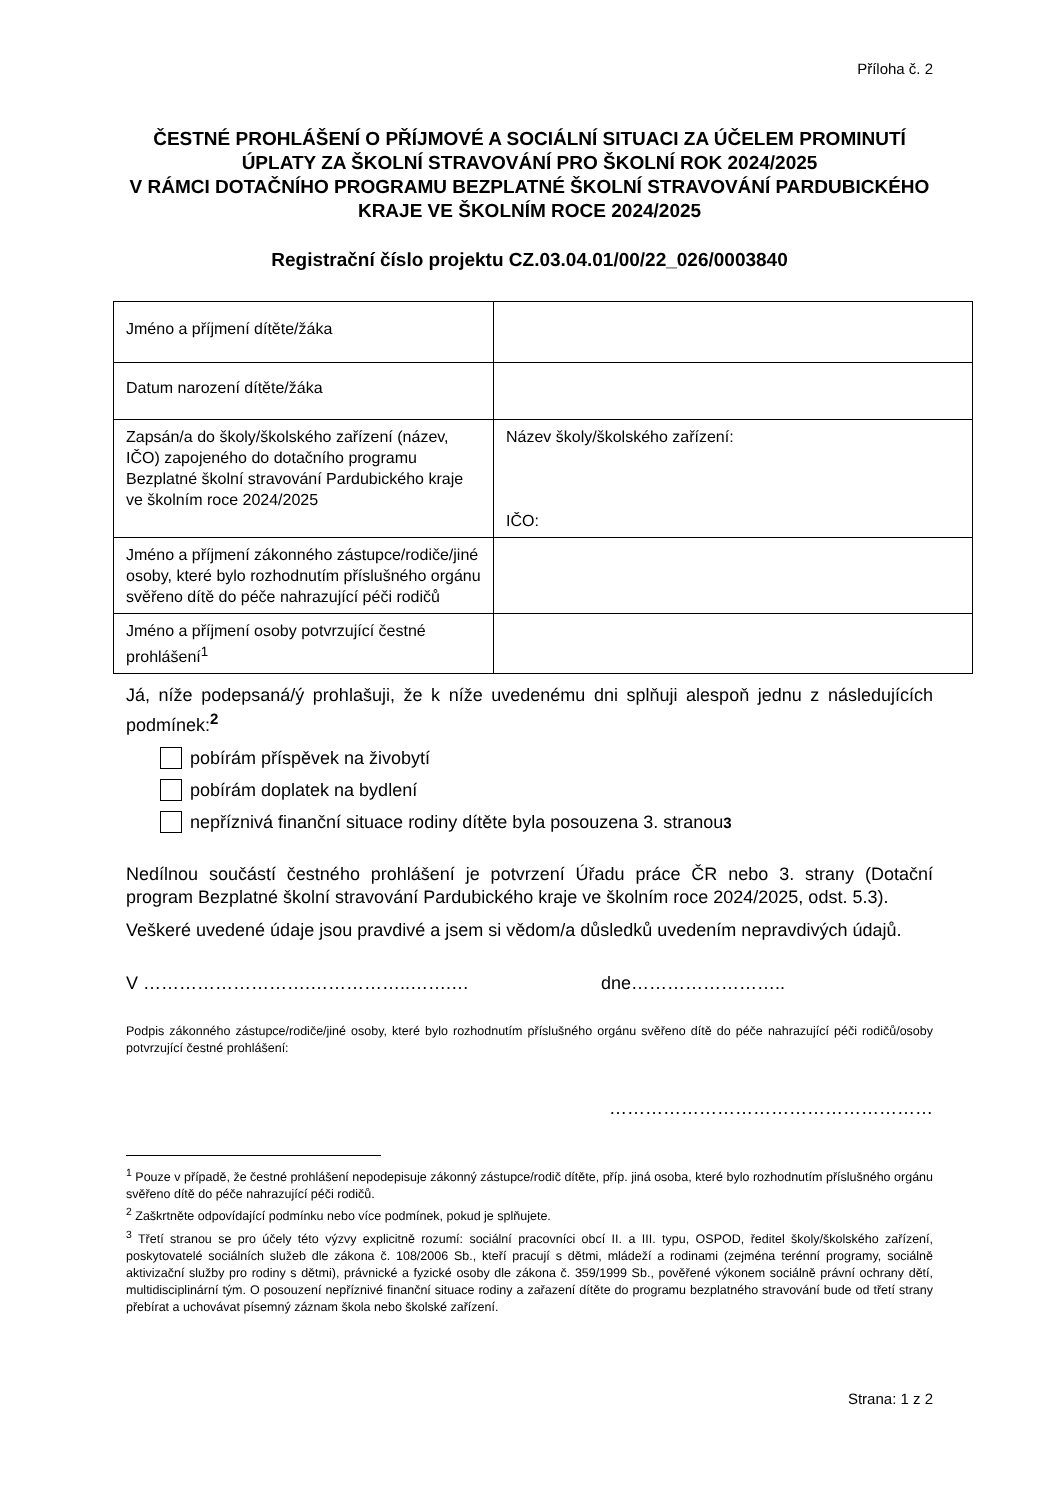Příloha č. 2
ČESTNÉ PROHLÁŠENÍ O PŘÍJMOVÉ A SOCIÁLNÍ SITUACI ZA ÚČELEM PROMINUTÍ ÚPLATY ZA ŠKOLNÍ STRAVOVÁNÍ PRO ŠKOLNÍ ROK 2024/2025
V RÁMCI DOTAČNÍHO PROGRAMU BEZPLATNÉ ŠKOLNÍ STRAVOVÁNÍ PARDUBICKÉHO KRAJE VE ŠKOLNÍM ROCE 2024/2025
Registrační číslo projektu CZ.03.04.01/00/22_026/0003840
| Jméno a příjmení dítěte/žáka | |
| Datum narození dítěte/žáka | |
| Zapsán/a do školy/školského zařízení (název, IČO) zapojeného do dotačního programu Bezplatné školní stravování Pardubického kraje ve školním roce 2024/2025 | Název školy/školského zařízení: IČO: |
| Jméno a příjmení zákonného zástupce/rodiče/jiné osoby, které bylo rozhodnutím příslušného orgánu svěřeno dítě do péče nahrazující péči rodičů | |
| Jméno a příjmení osoby potvrzující čestné prohlášení<sup>1</sup> | |
Já, níže podepsaná/ý prohlašuji, že k níže uvedenému dni splňuji alespoň jednu z následujících podmínek:<sup>2</sup>
pobírám příspěvek na živobytí
pobírám doplatek na bydlení
nepříznivá finanční situace rodiny dítěte byla posouzena 3. stranou<sup>3</sup>
Nedílnou součástí čestného prohlášení je potvrzení Úřadu práce ČR nebo 3. strany (Dotační program Bezplatné školní stravování Pardubického kraje ve školním roce 2024/2025, odst. 5.3).
Veškeré uvedené údaje jsou pravdivé a jsem si vědom/a důsledků uvedením nepravdivých údajů.
V ……………………….……………..…….… dne……………………..
Podpis zákonného zástupce/rodiče/jiné osoby, které bylo rozhodnutím příslušného orgánu svěřeno dítě do péče nahrazující péči rodičů/osoby potvrzující čestné prohlášení:
………………………………………………
<sup>1</sup> Pouze v případě, že čestné prohlášení nepodepisuje zákonný zástupce/rodič dítěte, příp. jiná osoba, které bylo rozhodnutím příslušného orgánu svěřeno dítě do péče nahrazující péči rodičů.
<sup>2</sup> Zaškrtněte odpovídající podmínku nebo více podmínek, pokud je splňujete.
<sup>3</sup> Třetí stranou se pro účely této výzvy explicitně rozumí: sociální pracovníci obcí II. a III. typu, OSPOD, ředitel školy/školského zařízení, poskytovatelé sociálních služeb dle zákona č. 108/2006 Sb., kteří pracují s dětmi, mládeží a rodinami (zejména terénní programy, sociálně aktivizační služby pro rodiny s dětmi), právnické a fyzické osoby dle zákona č. 359/1999 Sb., pověřené výkonem sociálně právní ochrany dětí, multidisciplinární tým. O posouzení nepříznivé finanční situace rodiny a zařazení dítěte do programu bezplatného stravování bude od třetí strany přebírat a uchovávat písemný záznam škola nebo školské zařízení.
Strana: 1 z 2